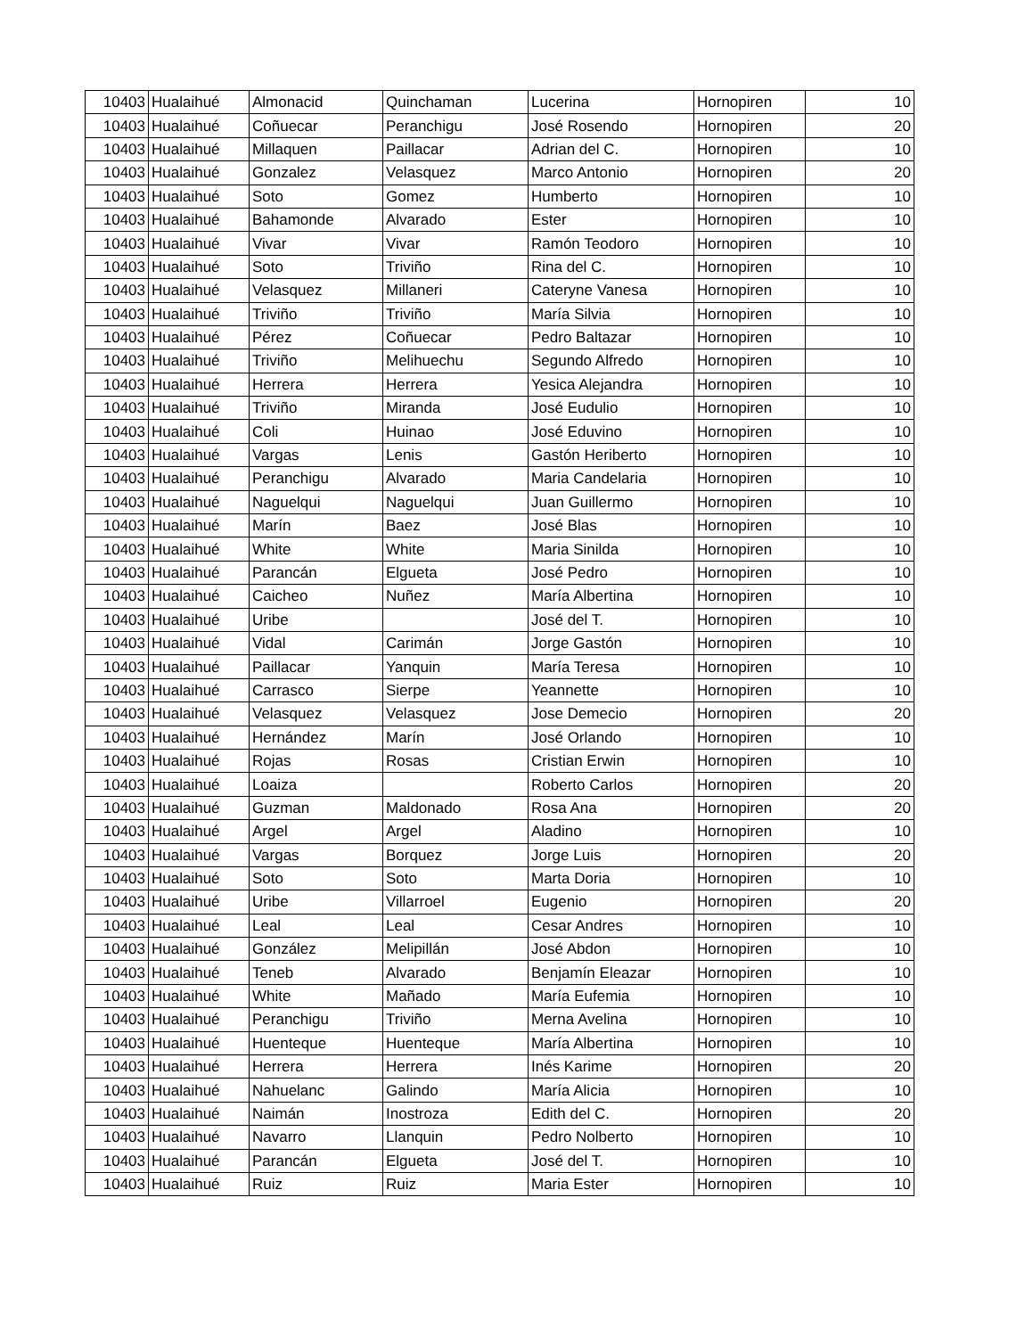| 10403 | Hualaihué | Almonacid | Quinchaman | Lucerina | Hornopiren | 10 |
| 10403 | Hualaihué | Coñuecar | Peranchigu | José Rosendo | Hornopiren | 20 |
| 10403 | Hualaihué | Millaquen | Paillacar | Adrian del C. | Hornopiren | 10 |
| 10403 | Hualaihué | Gonzalez | Velasquez | Marco Antonio | Hornopiren | 20 |
| 10403 | Hualaihué | Soto | Gomez | Humberto | Hornopiren | 10 |
| 10403 | Hualaihué | Bahamonde | Alvarado | Ester | Hornopiren | 10 |
| 10403 | Hualaihué | Vivar | Vivar | Ramón Teodoro | Hornopiren | 10 |
| 10403 | Hualaihué | Soto | Triviño | Rina del C. | Hornopiren | 10 |
| 10403 | Hualaihué | Velasquez | Millaneri | Cateryne Vanesa | Hornopiren | 10 |
| 10403 | Hualaihué | Triviño | Triviño | María Silvia | Hornopiren | 10 |
| 10403 | Hualaihué | Pérez | Coñuecar | Pedro Baltazar | Hornopiren | 10 |
| 10403 | Hualaihué | Triviño | Melihuechu | Segundo Alfredo | Hornopiren | 10 |
| 10403 | Hualaihué | Herrera | Herrera | Yesica Alejandra | Hornopiren | 10 |
| 10403 | Hualaihué | Triviño | Miranda | José Eudulio | Hornopiren | 10 |
| 10403 | Hualaihué | Coli | Huinao | José Eduvino | Hornopiren | 10 |
| 10403 | Hualaihué | Vargas | Lenis | Gastón Heriberto | Hornopiren | 10 |
| 10403 | Hualaihué | Peranchigu | Alvarado | Maria Candelaria | Hornopiren | 10 |
| 10403 | Hualaihué | Naguelqui | Naguelqui | Juan Guillermo | Hornopiren | 10 |
| 10403 | Hualaihué | Marín | Baez | José Blas | Hornopiren | 10 |
| 10403 | Hualaihué | White | White | Maria Sinilda | Hornopiren | 10 |
| 10403 | Hualaihué | Parancán | Elgueta | José Pedro | Hornopiren | 10 |
| 10403 | Hualaihué | Caicheo | Nuñez | María Albertina | Hornopiren | 10 |
| 10403 | Hualaihué | Uribe | | José del T. | Hornopiren | 10 |
| 10403 | Hualaihué | Vidal | Carimán | Jorge Gastón | Hornopiren | 10 |
| 10403 | Hualaihué | Paillacar | Yanquin | María Teresa | Hornopiren | 10 |
| 10403 | Hualaihué | Carrasco | Sierpe | Yeannette | Hornopiren | 10 |
| 10403 | Hualaihué | Velasquez | Velasquez | Jose Demecio | Hornopiren | 20 |
| 10403 | Hualaihué | Hernández | Marín | José Orlando | Hornopiren | 10 |
| 10403 | Hualaihué | Rojas | Rosas | Cristian Erwin | Hornopiren | 10 |
| 10403 | Hualaihué | Loaiza | | Roberto Carlos | Hornopiren | 20 |
| 10403 | Hualaihué | Guzman | Maldonado | Rosa Ana | Hornopiren | 20 |
| 10403 | Hualaihué | Argel | Argel | Aladino | Hornopiren | 10 |
| 10403 | Hualaihué | Vargas | Borquez | Jorge Luis | Hornopiren | 20 |
| 10403 | Hualaihué | Soto | Soto | Marta Doria | Hornopiren | 10 |
| 10403 | Hualaihué | Uribe | Villarroel | Eugenio | Hornopiren | 20 |
| 10403 | Hualaihué | Leal | Leal | Cesar Andres | Hornopiren | 10 |
| 10403 | Hualaihué | González | Melipillán | José Abdon | Hornopiren | 10 |
| 10403 | Hualaihué | Teneb | Alvarado | Benjamín Eleazar | Hornopiren | 10 |
| 10403 | Hualaihué | White | Mañado | María Eufemia | Hornopiren | 10 |
| 10403 | Hualaihué | Peranchigu | Triviño | Merna Avelina | Hornopiren | 10 |
| 10403 | Hualaihué | Huenteque | Huenteque | María Albertina | Hornopiren | 10 |
| 10403 | Hualaihué | Herrera | Herrera | Inés Karime | Hornopiren | 20 |
| 10403 | Hualaihué | Nahuelanc | Galindo | María Alicia | Hornopiren | 10 |
| 10403 | Hualaihué | Naimán | Inostroza | Edith del C. | Hornopiren | 20 |
| 10403 | Hualaihué | Navarro | Llanquin | Pedro Nolberto | Hornopiren | 10 |
| 10403 | Hualaihué | Parancán | Elgueta | José del T. | Hornopiren | 10 |
| 10403 | Hualaihué | Ruiz | Ruiz | Maria Ester | Hornopiren | 10 |